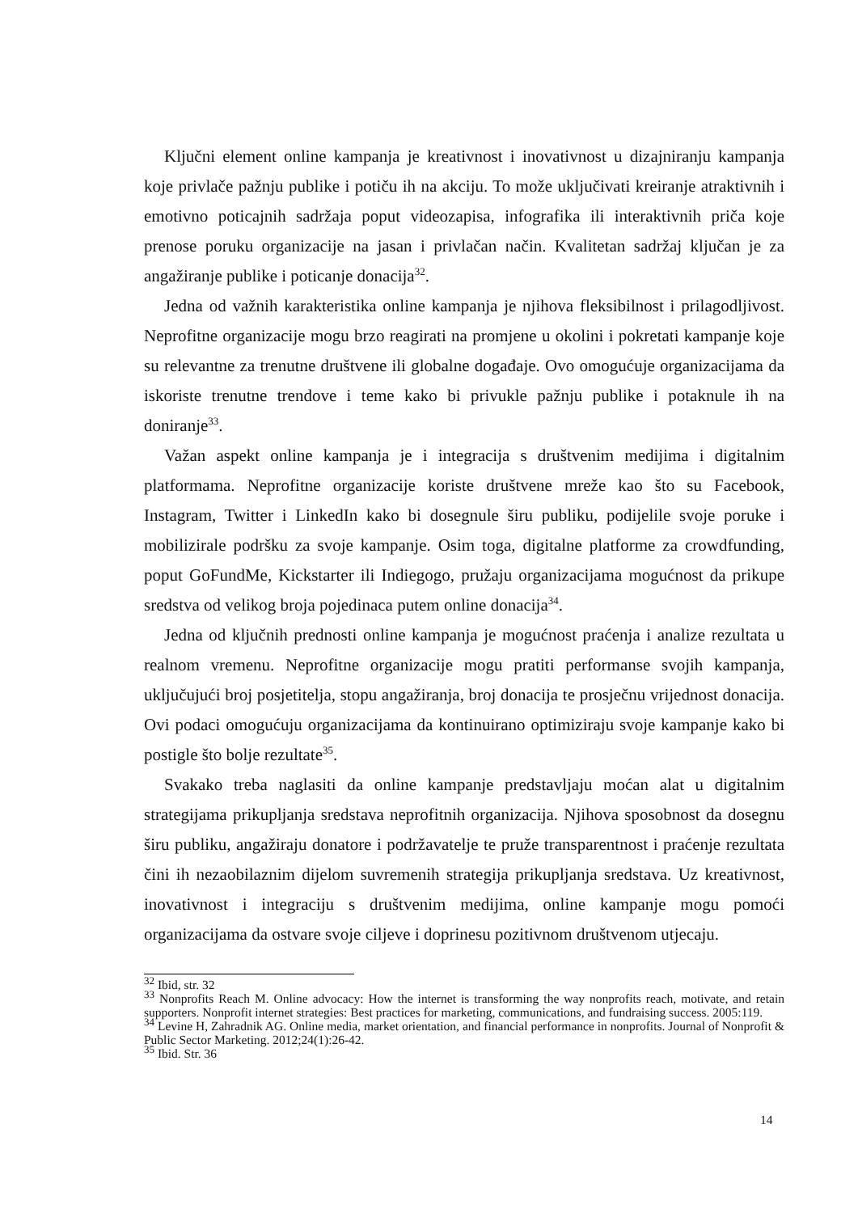Ključni element online kampanja je kreativnost i inovativnost u dizajniranju kampanja koje privlače pažnju publike i potiču ih na akciju. To može uključivati kreiranje atraktivnih i emotivno poticajnih sadržaja poput videozapisa, infografika ili interaktivnih priča koje prenose poruku organizacije na jasan i privlačan način. Kvalitetan sadržaj ključan je za angažiranje publike i poticanje donacija<sup>32</sup>.
Jedna od važnih karakteristika online kampanja je njihova fleksibilnost i prilagodljivost. Neprofitne organizacije mogu brzo reagirati na promjene u okolini i pokretati kampanje koje su relevantne za trenutne društvene ili globalne događaje. Ovo omogućuje organizacijama da iskoriste trenutne trendove i teme kako bi privukle pažnju publike i potaknule ih na doniranje<sup>33</sup>.
Važan aspekt online kampanja je i integracija s društvenim medijima i digitalnim platformama. Neprofitne organizacije koriste društvene mreže kao što su Facebook, Instagram, Twitter i LinkedIn kako bi dosegnule širu publiku, podijelile svoje poruke i mobilizirale podršku za svoje kampanje. Osim toga, digitalne platforme za crowdfunding, poput GoFundMe, Kickstarter ili Indiegogo, pružaju organizacijama mogućnost da prikupe sredstva od velikog broja pojedinaca putem online donacija<sup>34</sup>.
Jedna od ključnih prednosti online kampanja je mogućnost praćenja i analize rezultata u realnom vremenu. Neprofitne organizacije mogu pratiti performanse svojih kampanja, uključujući broj posjetitelja, stopu angažiranja, broj donacija te prosječnu vrijednost donacija. Ovi podaci omogućuju organizacijama da kontinuirano optimiziraju svoje kampanje kako bi postigle što bolje rezultate<sup>35</sup>.
Svakako treba naglasiti da online kampanje predstavljaju moćan alat u digitalnim strategijama prikupljanja sredstava neprofitnih organizacija. Njihova sposobnost da dosegnu širu publiku, angažiraju donatore i podržavatelje te pruže transparentnost i praćenje rezultata čini ih nezaobilaznim dijelom suvremenih strategija prikupljanja sredstava. Uz kreativnost, inovativnost i integraciju s društvenim medijima, online kampanje mogu pomoći organizacijama da ostvare svoje ciljeve i doprinesu pozitivnom društvenom utjecaju.
<sup>32</sup> Ibid, str. 32
<sup>33</sup> Nonprofits Reach M. Online advocacy: How the internet is transforming the way nonprofits reach, motivate, and retain supporters. Nonprofit internet strategies: Best practices for marketing, communications, and fundraising success. 2005:119.
<sup>34</sup> Levine H, Zahradnik AG. Online media, market orientation, and financial performance in nonprofits. Journal of Nonprofit & Public Sector Marketing. 2012;24(1):26-42.
<sup>35</sup> Ibid. Str. 36
14